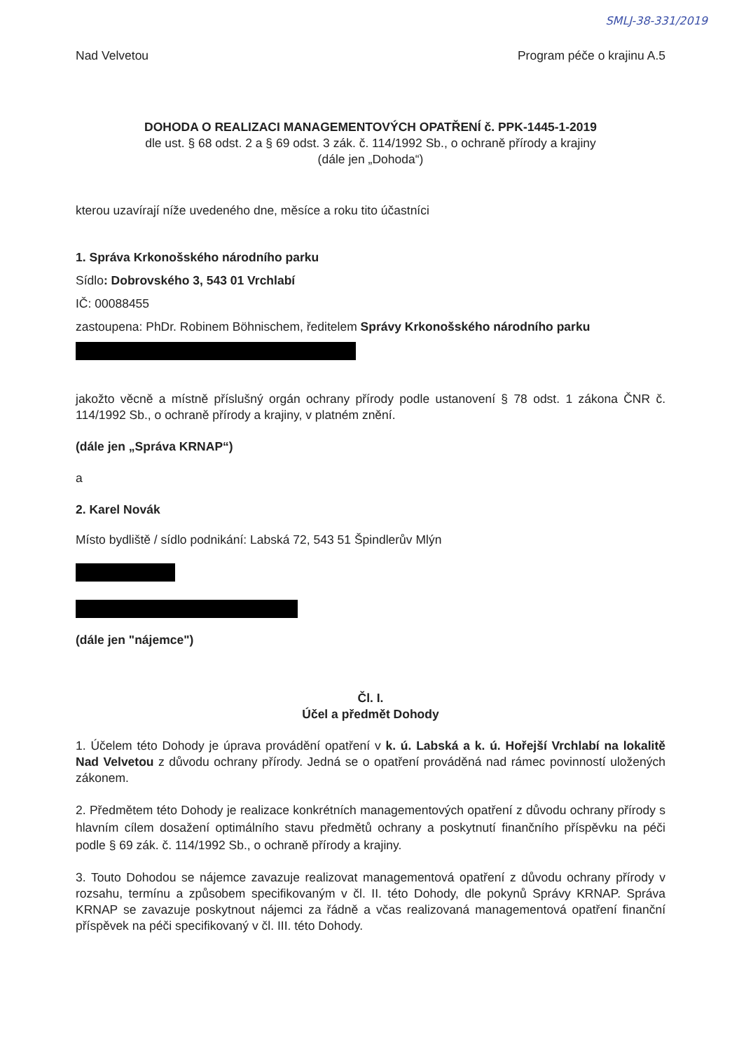SMLJ-38-331/2019
Nad Velvetou Program péče o krajinu A.5
DOHODA O REALIZACI MANAGEMENTOVÝCH OPATŘENÍ č. PPK-1445-1-2019
dle ust. § 68 odst. 2 a § 69 odst. 3 zák. č. 114/1992 Sb., o ochraně přírody a krajiny
(dále jen „Dohoda“)
kterou uzavírají níže uvedeného dne, měsíce a roku tito účastníci
1. Správa Krkonošského národního parku
Sídlo: Dobrovského 3, 543 01 Vrchlabí
IČ: 00088455
zastoupena: PhDr. Robinem Böhnischem, ředitelem Správy Krkonošského národního parku
jakožto věcně a místně příslušný orgán ochrany přírody podle ustanovení § 78 odst. 1 zákona ČNR č. 114/1992 Sb., o ochraně přírody a krajiny, v platném znění.
(dále jen „Správa KRNAP“)
a
2. Karel Novák
Místo bydliště / sídlo podnikání: Labská 72, 543 51 Špindlerův Mlýn
(dále jen "nájemce")
Čl. I.
Účel a předmět Dohody
1. Účelem této Dohody je úprava provádění opatření v k. ú. Labská a k. ú. Hořejší Vrchlabí na lokalitě Nad Velvetou z důvodu ochrany přírody. Jedná se o opatření prováděná nad rámec povinností uložených zákonem.
2. Předmětem této Dohody je realizace konkrétních managementových opatření z důvodu ochrany přírody s hlavním cílem dosažení optimálního stavu předmětů ochrany a poskytnutí finančního příspěvku na péči podle § 69 zák. č. 114/1992 Sb., o ochraně přírody a krajiny.
3. Touto Dohodou se nájemce zavazuje realizovat managementová opatření z důvodu ochrany přírody v rozsahu, termínu a způsobem specifikovaným v čl. II. této Dohody, dle pokynů Správy KRNAP. Správa KRNAP se zavazuje poskytnout nájemci za řádně a včas realizovaná managementová opatření finanční příspěvek na péči specifikovaný v čl. III. této Dohody.